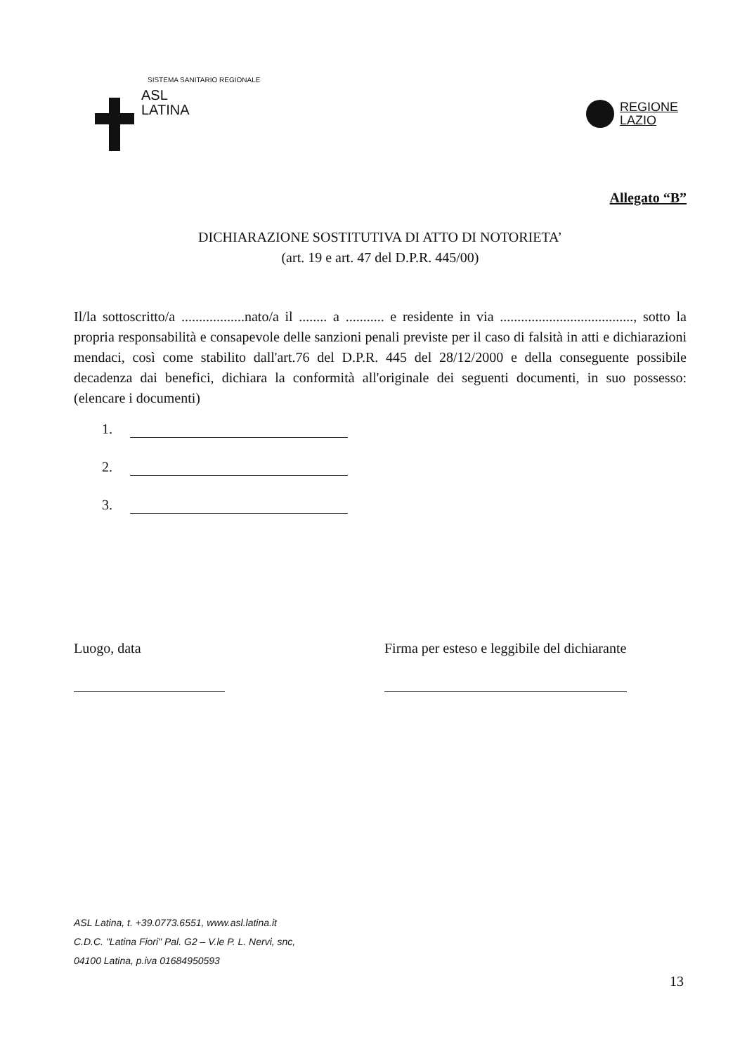SISTEMA SANITARIO REGIONALE
ASL
LATINA
REGIONE
LAZIO
Allegato “B”
DICHIARAZIONE SOSTITUTIVA DI ATTO DI NOTORIETA’
(art. 19 e art. 47 del D.P.R. 445/00)
Il/la sottoscritto/a ..................nato/a il ........ a ........... e residente in via ......................................, sotto la propria responsabilità e consapevole delle sanzioni penali previste per il caso di falsità in atti e dichiarazioni mendaci, così come stabilito dall'art.76 del D.P.R. 445 del 28/12/2000 e della conseguente possibile decadenza dai benefici, dichiara la conformità all'originale dei seguenti documenti, in suo possesso: (elencare i documenti)
1.
2.
3.
Luogo, data Firma per esteso e leggibile del dichiarante
ASL Latina, t. +39.0773.6551, www.asl.latina.it
C.D.C. "Latina Fiori" Pal. G2 – V.le P. L. Nervi, snc,
04100 Latina, p.iva 01684950593
13